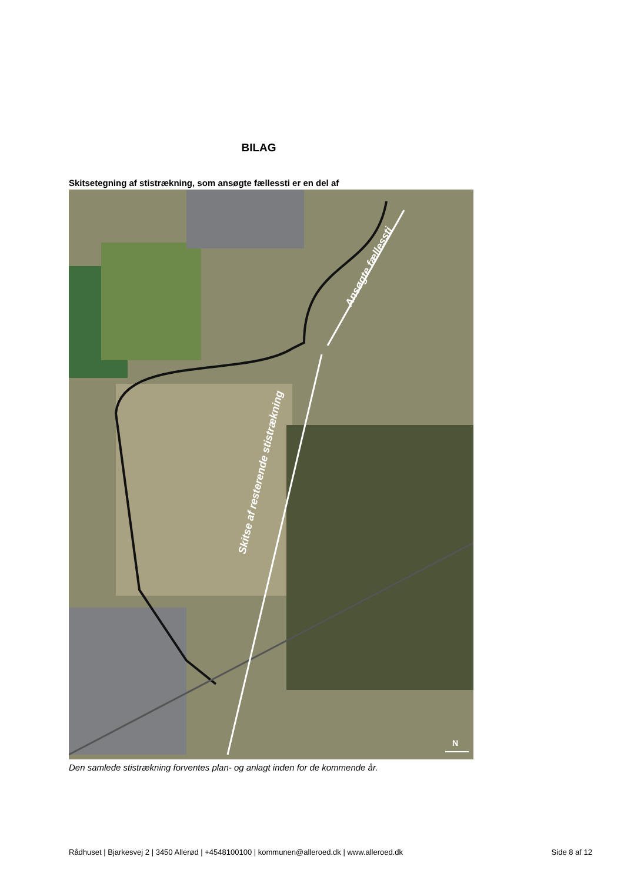BILAG
Skitsetegning af stistrækning, som ansøgte fællessti er en del af
Ansøgte fællessti
Skitse af resterende stistrækning
N
Den samlede stistrækning forventes plan- og anlagt inden for de kommende år.
Rådhuset | Bjarkesvej 2 | 3450 Allerød | +4548100100 | kommunen@alleroed.dk | www.alleroed.dk Side 8 af 12